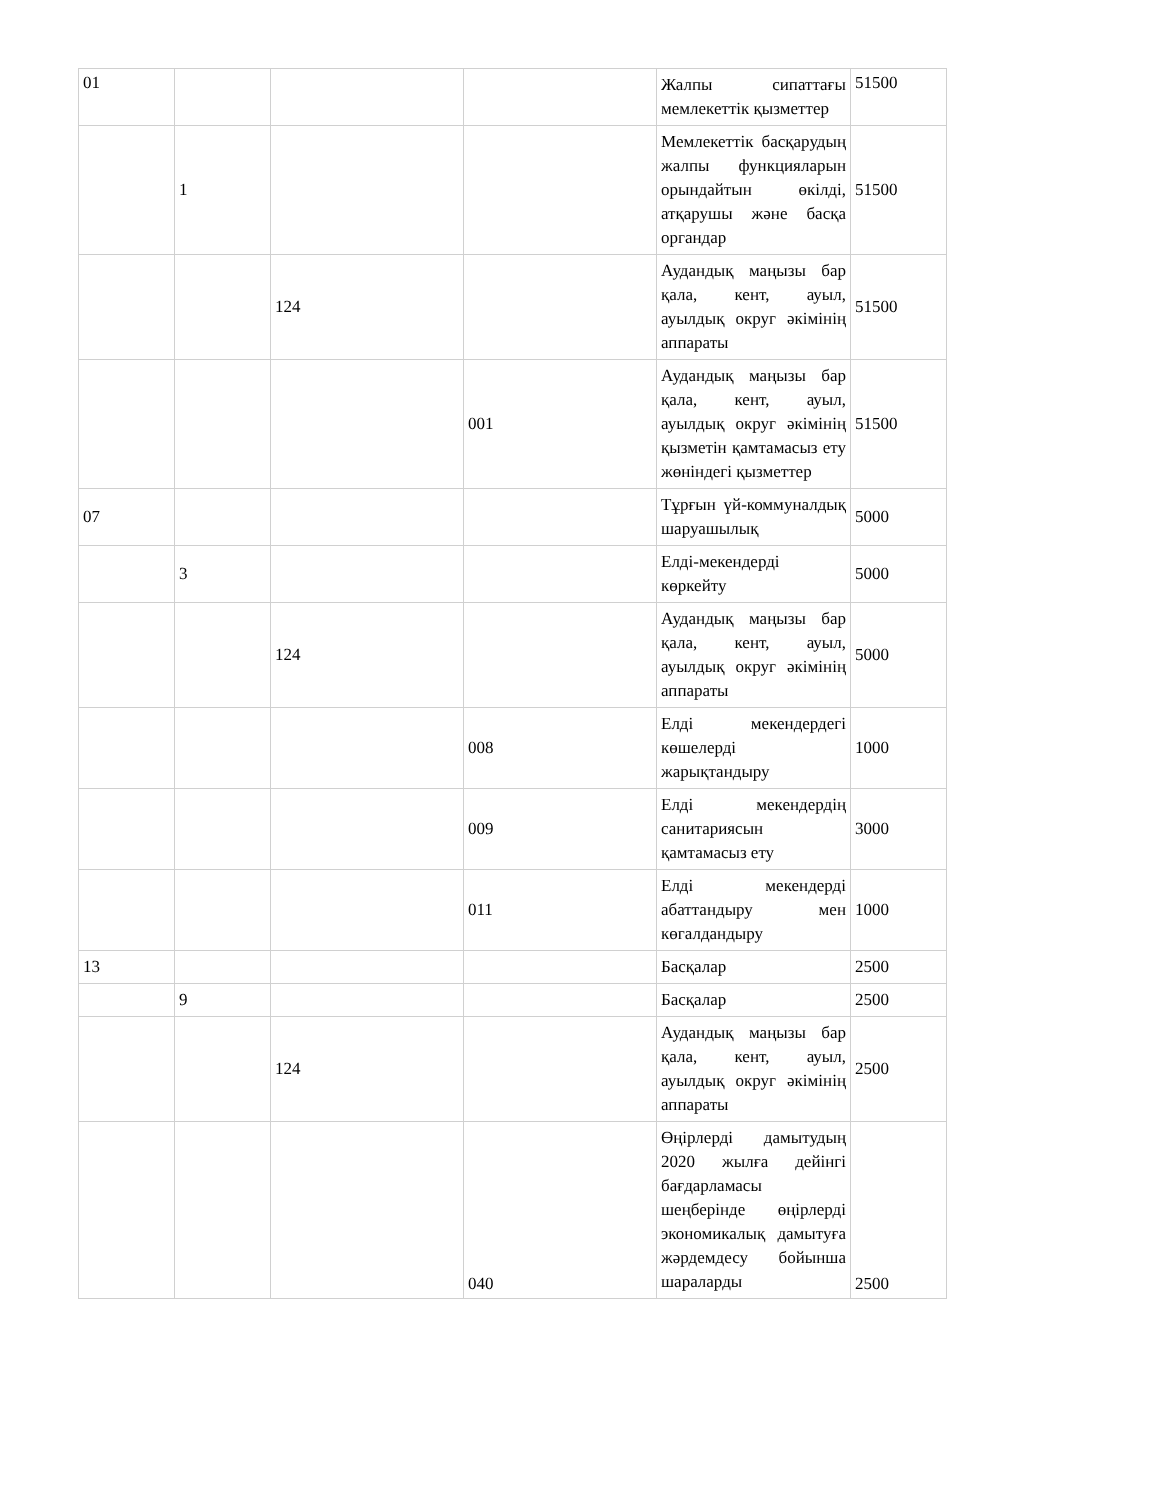| 01 | | | | Жалпы сипаттағы мемлекеттік қызметтер | 51500 |
| | 1 | | | Мемлекеттік басқарудың жалпы функцияларын орындайтын өкілді, атқарушы және басқа органдар | 51500 |
| | | 124 | | Аудандық маңызы бар қала, кент, ауыл, ауылдық округ әкімінің аппараты | 51500 |
| | | | 001 | Аудандық маңызы бар қала, кент, ауыл, ауылдық округ әкімінің қызметін қамтамасыз ету жөніндегі қызметтер | 51500 |
| 07 | | | | Тұрғын үй-коммуналдық шаруашылық | 5000 |
| | 3 | | | Елді-мекендерді көркейту | 5000 |
| | | 124 | | Аудандық маңызы бар қала, кент, ауыл, ауылдық округ әкімінің аппараты | 5000 |
| | | | 008 | Елді мекендердегі көшелерді жарықтандыру | 1000 |
| | | | 009 | Елді мекендердің санитариясын қамтамасыз ету | 3000 |
| | | | 011 | Елді мекендерді абаттандыру мен көгалдандыру | 1000 |
| 13 | | | | Басқалар | 2500 |
| | 9 | | | Басқалар | 2500 |
| | | 124 | | Аудандық маңызы бар қала, кент, ауыл, ауылдық округ әкімінің аппараты | 2500 |
| | | | 040 | Өңірлерді дамытудың 2020 жылға дейінгі бағдарламасы шеңберінде өңірлерді экономикалық дамытуға жәрдемдесу бойынша шараларды | 2500 |